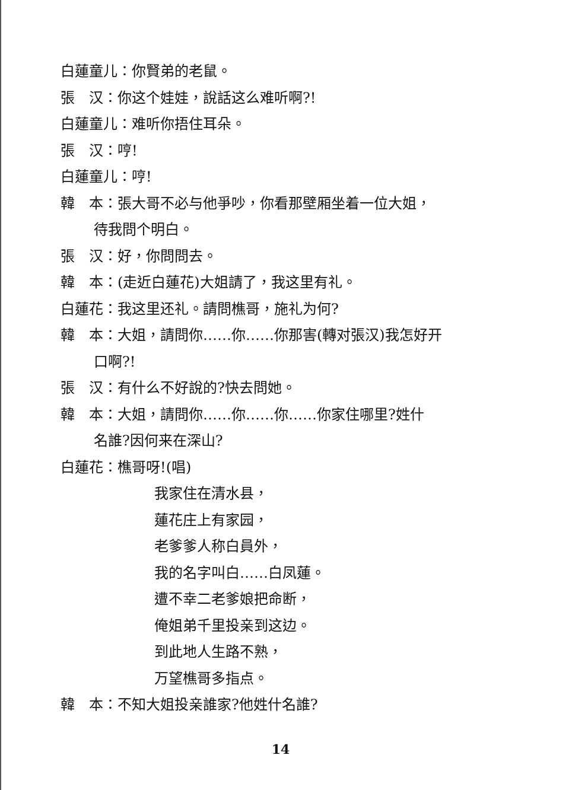白蓮童儿：你賢弟的老鼠。
張　汉：你这个娃娃，說話这么难听啊?!
白蓮童儿：难听你捂住耳朵。
張　汉：哼!
白蓮童儿：哼!
韓　本：張大哥不必与他爭吵，你看那壁厢坐着一位大姐，
待我問个明白。
張　汉：好，你問問去。
韓　本：(走近白蓮花)大姐請了，我这里有礼。
白蓮花：我这里还礼。請問樵哥，施礼为何?
韓　本：大姐，請問你……你……你那害(轉对張汉)我怎好开
口啊?!
張　汉：有什么不好說的?快去問她。
韓　本：大姐，請問你……你……你……你家住哪里?姓什
名誰?因何来在深山?
白蓮花：樵哥呀!(唱)
我家住在清水县，
蓮花庄上有家园，
老爹爹人称白員外，
我的名字叫白……白凤蓮。
遭不幸二老爹娘把命断，
俺姐弟千里投亲到这边。
到此地人生路不熟，
万望樵哥多指点。
韓　本：不知大姐投亲誰家?他姓什名誰?
14